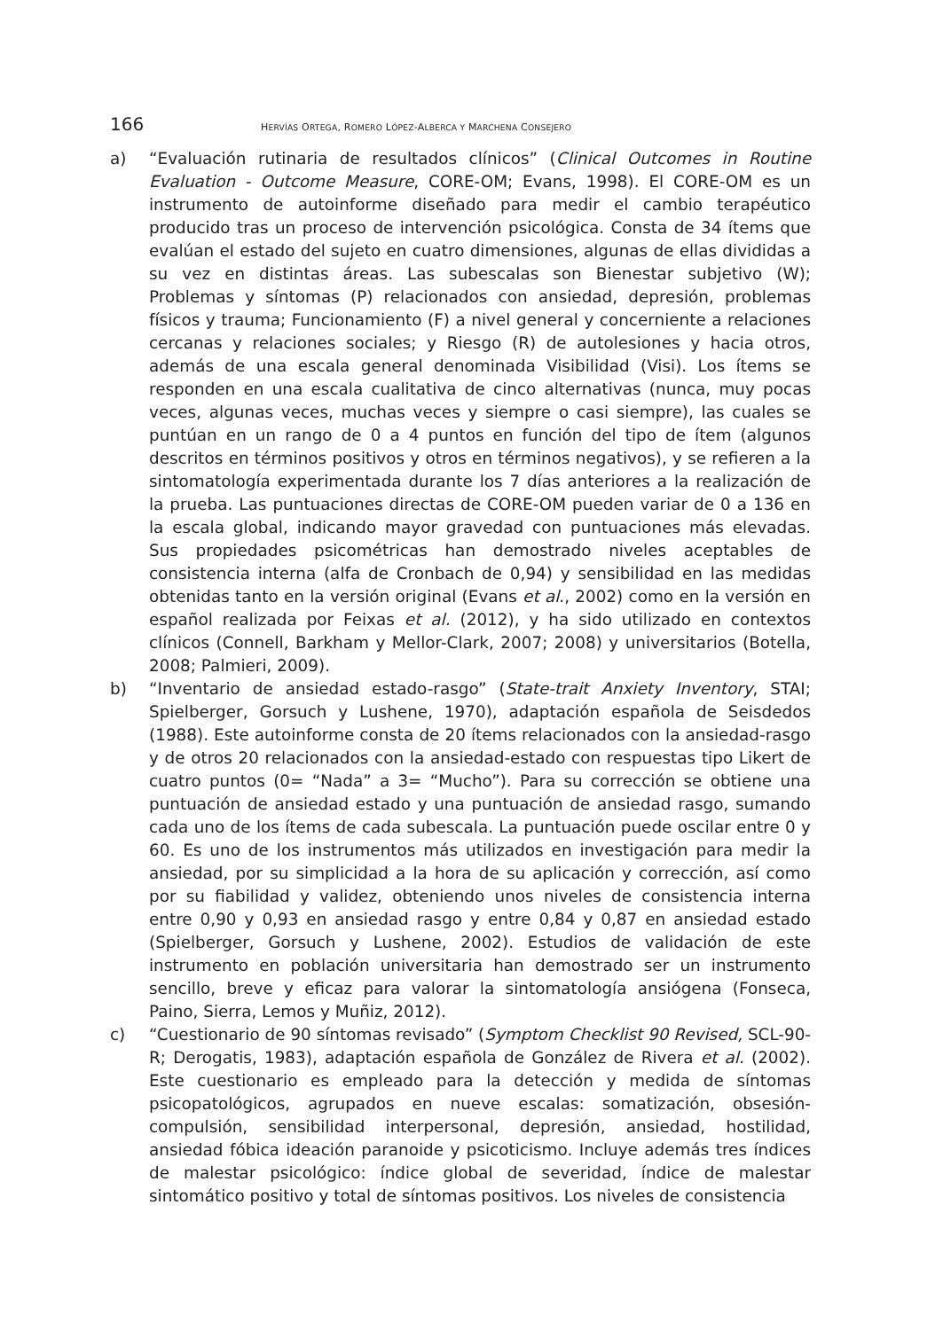166 HERVÍAS ORTEGA, ROMERO LÓPEZ-ALBERCA Y MARCHENA CONSEJERO
a) “Evaluación rutinaria de resultados clínicos” (Clinical Outcomes in Routine Evaluation - Outcome Measure, CORE-OM; Evans, 1998). El CORE-OM es un instrumento de autoinforme diseñado para medir el cambio terapéutico producido tras un proceso de intervención psicológica. Consta de 34 ítems que evalúan el estado del sujeto en cuatro dimensiones, algunas de ellas divididas a su vez en distintas áreas. Las subescalas son Bienestar subjetivo (W); Problemas y síntomas (P) relacionados con ansiedad, depresión, problemas físicos y trauma; Funcionamiento (F) a nivel general y concerniente a relaciones cercanas y relaciones sociales; y Riesgo (R) de autolesiones y hacia otros, además de una escala general denominada Visibilidad (Visi). Los ítems se responden en una escala cualitativa de cinco alternativas (nunca, muy pocas veces, algunas veces, muchas veces y siempre o casi siempre), las cuales se puntúan en un rango de 0 a 4 puntos en función del tipo de ítem (algunos descritos en términos positivos y otros en términos negativos), y se refieren a la sintomatología experimentada durante los 7 días anteriores a la realización de la prueba. Las puntuaciones directas de CORE-OM pueden variar de 0 a 136 en la escala global, indicando mayor gravedad con puntuaciones más elevadas. Sus propiedades psicométricas han demostrado niveles aceptables de consistencia interna (alfa de Cronbach de 0,94) y sensibilidad en las medidas obtenidas tanto en la versión original (Evans et al., 2002) como en la versión en español realizada por Feixas et al. (2012), y ha sido utilizado en contextos clínicos (Connell, Barkham y Mellor-Clark, 2007; 2008) y universitarios (Botella, 2008; Palmieri, 2009).
b) “Inventario de ansiedad estado-rasgo” (State-trait Anxiety Inventory, STAI; Spielberger, Gorsuch y Lushene, 1970), adaptación española de Seisdedos (1988). Este autoinforme consta de 20 ítems relacionados con la ansiedad-rasgo y de otros 20 relacionados con la ansiedad-estado con respuestas tipo Likert de cuatro puntos (0= “Nada” a 3= “Mucho”). Para su corrección se obtiene una puntuación de ansiedad estado y una puntuación de ansiedad rasgo, sumando cada uno de los ítems de cada subescala. La puntuación puede oscilar entre 0 y 60. Es uno de los instrumentos más utilizados en investigación para medir la ansiedad, por su simplicidad a la hora de su aplicación y corrección, así como por su fiabilidad y validez, obteniendo unos niveles de consistencia interna entre 0,90 y 0,93 en ansiedad rasgo y entre 0,84 y 0,87 en ansiedad estado (Spielberger, Gorsuch y Lushene, 2002). Estudios de validación de este instrumento en población universitaria han demostrado ser un instrumento sencillo, breve y eficaz para valorar la sintomatología ansiógena (Fonseca, Paino, Sierra, Lemos y Muñiz, 2012).
c) “Cuestionario de 90 síntomas revisado” (Symptom Checklist 90 Revised, SCL-90-R; Derogatis, 1983), adaptación española de González de Rivera et al. (2002). Este cuestionario es empleado para la detección y medida de síntomas psicopatológicos, agrupados en nueve escalas: somatización, obsesión-compulsión, sensibilidad interpersonal, depresión, ansiedad, hostilidad, ansiedad fóbica ideación paranoide y psicoticismo. Incluye además tres índices de malestar psicológico: índice global de severidad, índice de malestar sintomático positivo y total de síntomas positivos. Los niveles de consistencia